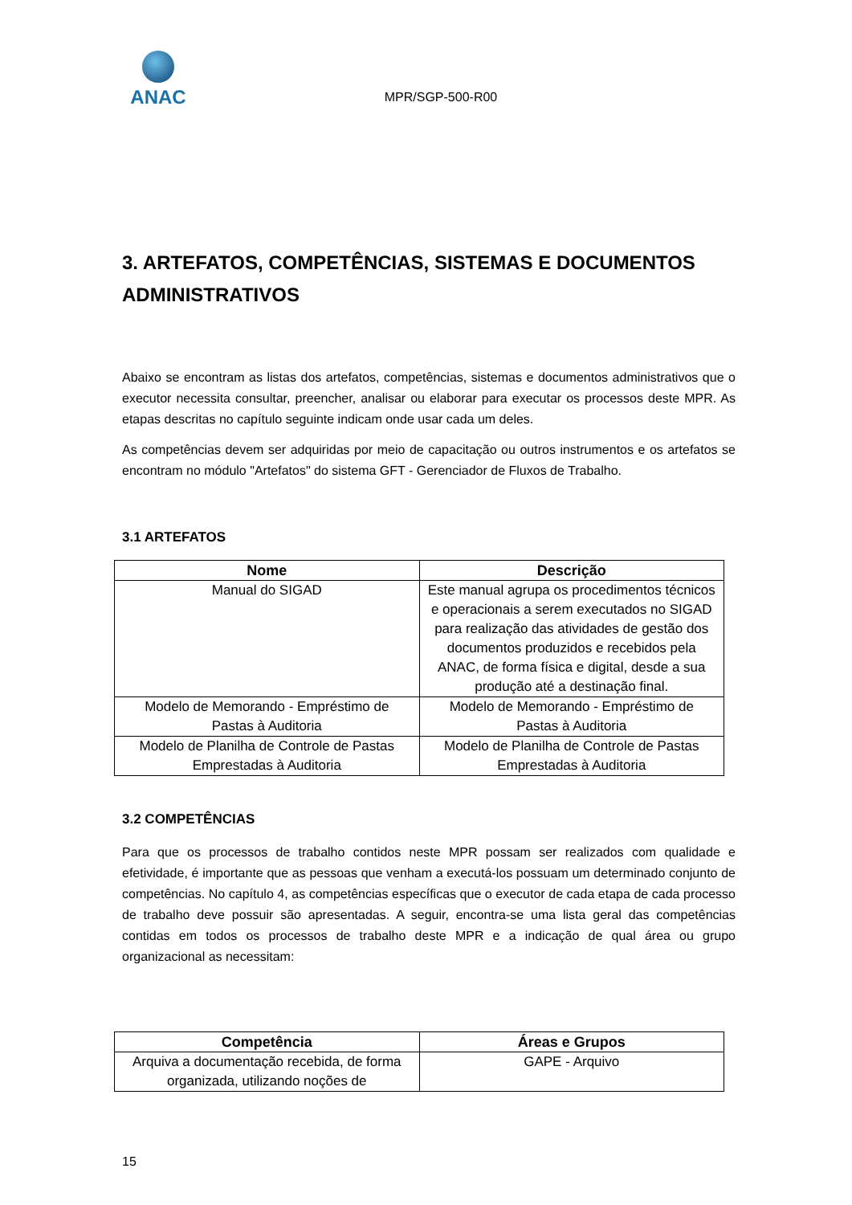ANAC
MPR/SGP-500-R00
3. ARTEFATOS, COMPETÊNCIAS, SISTEMAS E DOCUMENTOS ADMINISTRATIVOS
Abaixo se encontram as listas dos artefatos, competências, sistemas e documentos administrativos que o executor necessita consultar, preencher, analisar ou elaborar para executar os processos deste MPR. As etapas descritas no capítulo seguinte indicam onde usar cada um deles.
As competências devem ser adquiridas por meio de capacitação ou outros instrumentos e os artefatos se encontram no módulo "Artefatos" do sistema GFT - Gerenciador de Fluxos de Trabalho.
3.1 ARTEFATOS
| Nome | Descrição |
| --- | --- |
| Manual do SIGAD | Este manual agrupa os procedimentos técnicos e operacionais a serem executados no SIGAD para realização das atividades de gestão dos documentos produzidos e recebidos pela ANAC, de forma física e digital, desde a sua produção até a destinação final. |
| Modelo de Memorando - Empréstimo de Pastas à Auditoria | Modelo de Memorando - Empréstimo de Pastas à Auditoria |
| Modelo de Planilha de Controle de Pastas Emprestadas à Auditoria | Modelo de Planilha de Controle de Pastas Emprestadas à Auditoria |
3.2 COMPETÊNCIAS
Para que os processos de trabalho contidos neste MPR possam ser realizados com qualidade e efetividade, é importante que as pessoas que venham a executá-los possuam um determinado conjunto de competências. No capítulo 4, as competências específicas que o executor de cada etapa de cada processo de trabalho deve possuir são apresentadas. A seguir, encontra-se uma lista geral das competências contidas em todos os processos de trabalho deste MPR e a indicação de qual área ou grupo organizacional as necessitam:
| Competência | Áreas e Grupos |
| --- | --- |
| Arquiva a documentação recebida, de forma organizada, utilizando noções de | GAPE - Arquivo |
15